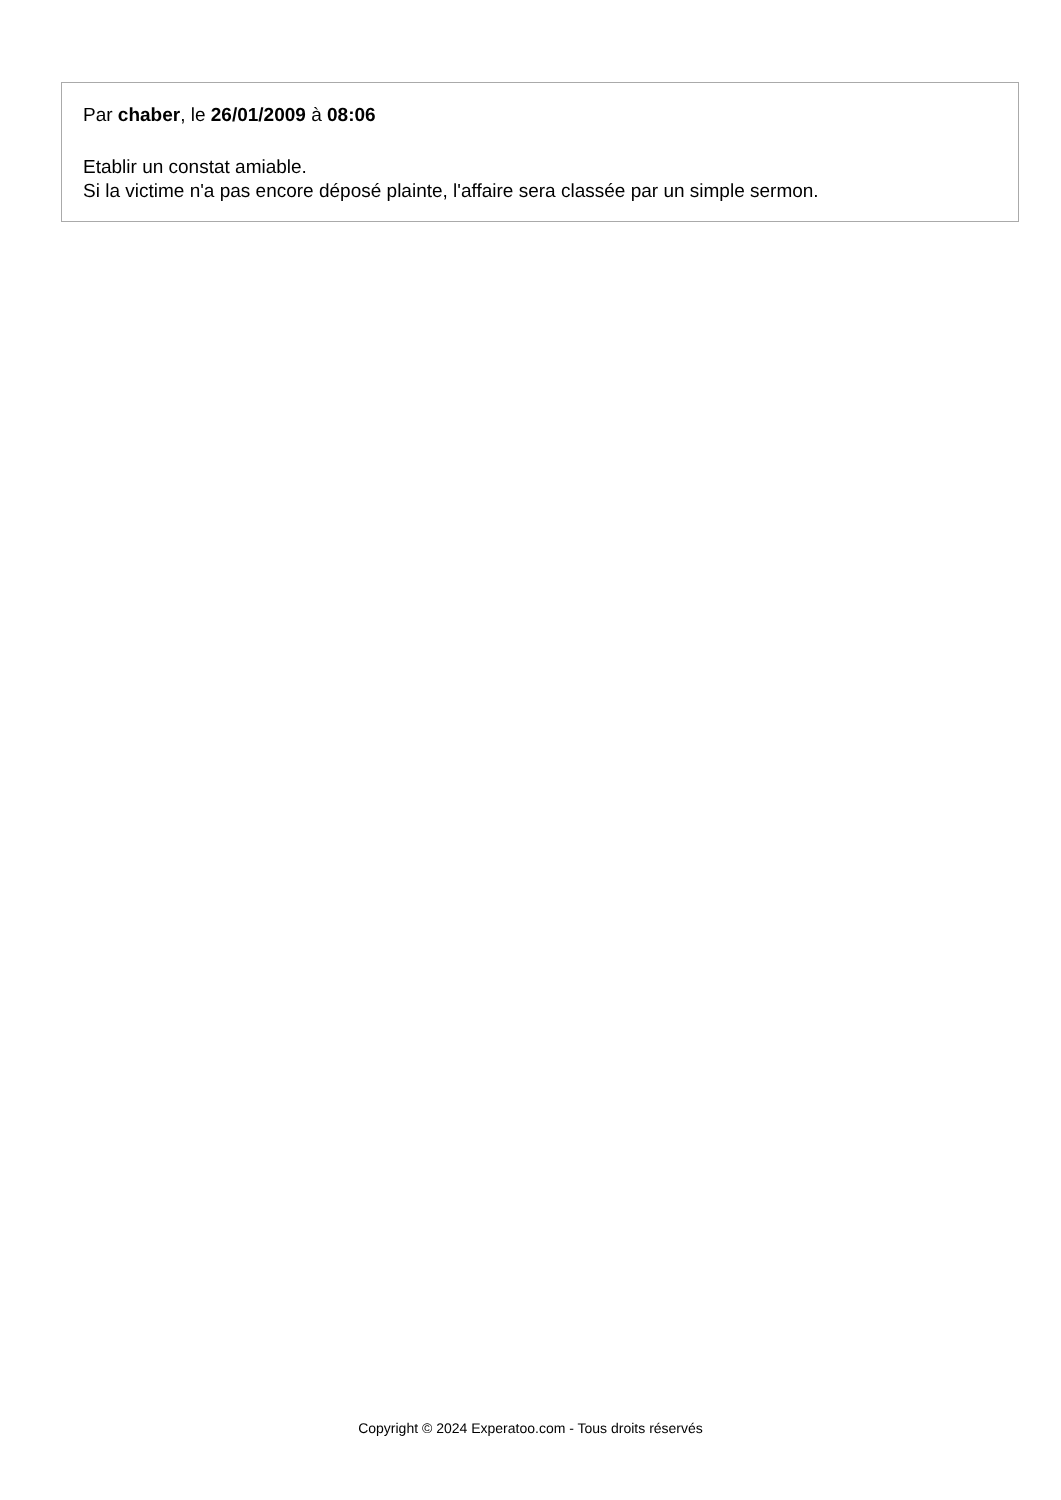Par chaber, le 26/01/2009 à 08:06
Etablir un constat amiable.
Si la victime n'a pas encore déposé plainte, l'affaire sera classée par un simple sermon.
Copyright © 2024 Experatoo.com - Tous droits réservés